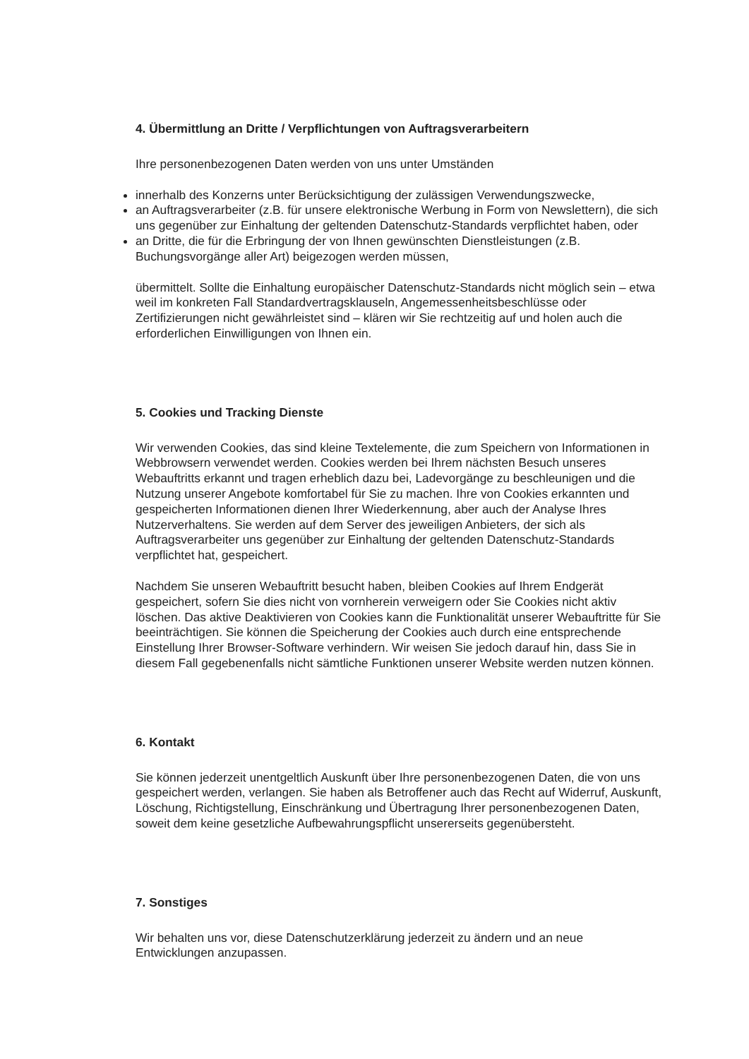4. Übermittlung an Dritte / Verpflichtungen von Auftragsverarbeitern
Ihre personenbezogenen Daten werden von uns unter Umständen
innerhalb des Konzerns unter Berücksichtigung der zulässigen Verwendungszwecke,
an Auftragsverarbeiter (z.B. für unsere elektronische Werbung in Form von Newslettern), die sich uns gegenüber zur Einhaltung der geltenden Datenschutz-Standards verpflichtet haben, oder
an Dritte, die für die Erbringung der von Ihnen gewünschten Dienstleistungen (z.B. Buchungsvorgänge aller Art) beigezogen werden müssen,
übermittelt. Sollte die Einhaltung europäischer Datenschutz-Standards nicht möglich sein – etwa weil im konkreten Fall Standardvertragsklauseln, Angemessenheitsbeschlüsse oder Zertifizierungen nicht gewährleistet sind – klären wir Sie rechtzeitig auf und holen auch die erforderlichen Einwilligungen von Ihnen ein.
5. Cookies und Tracking Dienste
Wir verwenden Cookies, das sind kleine Textelemente, die zum Speichern von Informationen in Webbrowsern verwendet werden. Cookies werden bei Ihrem nächsten Besuch unseres Webauftritts erkannt und tragen erheblich dazu bei, Ladevorgänge zu beschleunigen und die Nutzung unserer Angebote komfortabel für Sie zu machen. Ihre von Cookies erkannten und gespeicherten Informationen dienen Ihrer Wiederkennung, aber auch der Analyse Ihres Nutzerverhaltens. Sie werden auf dem Server des jeweiligen Anbieters, der sich als Auftragsverarbeiter uns gegenüber zur Einhaltung der geltenden Datenschutz-Standards verpflichtet hat, gespeichert.
Nachdem Sie unseren Webauftritt besucht haben, bleiben Cookies auf Ihrem Endgerät gespeichert, sofern Sie dies nicht von vornherein verweigern oder Sie Cookies nicht aktiv löschen. Das aktive Deaktivieren von Cookies kann die Funktionalität unserer Webauftritte für Sie beeinträchtigen. Sie können die Speicherung der Cookies auch durch eine entsprechende Einstellung Ihrer Browser-Software verhindern. Wir weisen Sie jedoch darauf hin, dass Sie in diesem Fall gegebenenfalls nicht sämtliche Funktionen unserer Website werden nutzen können.
6. Kontakt
Sie können jederzeit unentgeltlich Auskunft über Ihre personenbezogenen Daten, die von uns gespeichert werden, verlangen. Sie haben als Betroffener auch das Recht auf Widerruf, Auskunft, Löschung, Richtigstellung, Einschränkung und Übertragung Ihrer personenbezogenen Daten, soweit dem keine gesetzliche Aufbewahrungspflicht unsererseits gegenübersteht.
7. Sonstiges
Wir behalten uns vor, diese Datenschutzerklärung jederzeit zu ändern und an neue Entwicklungen anzupassen.